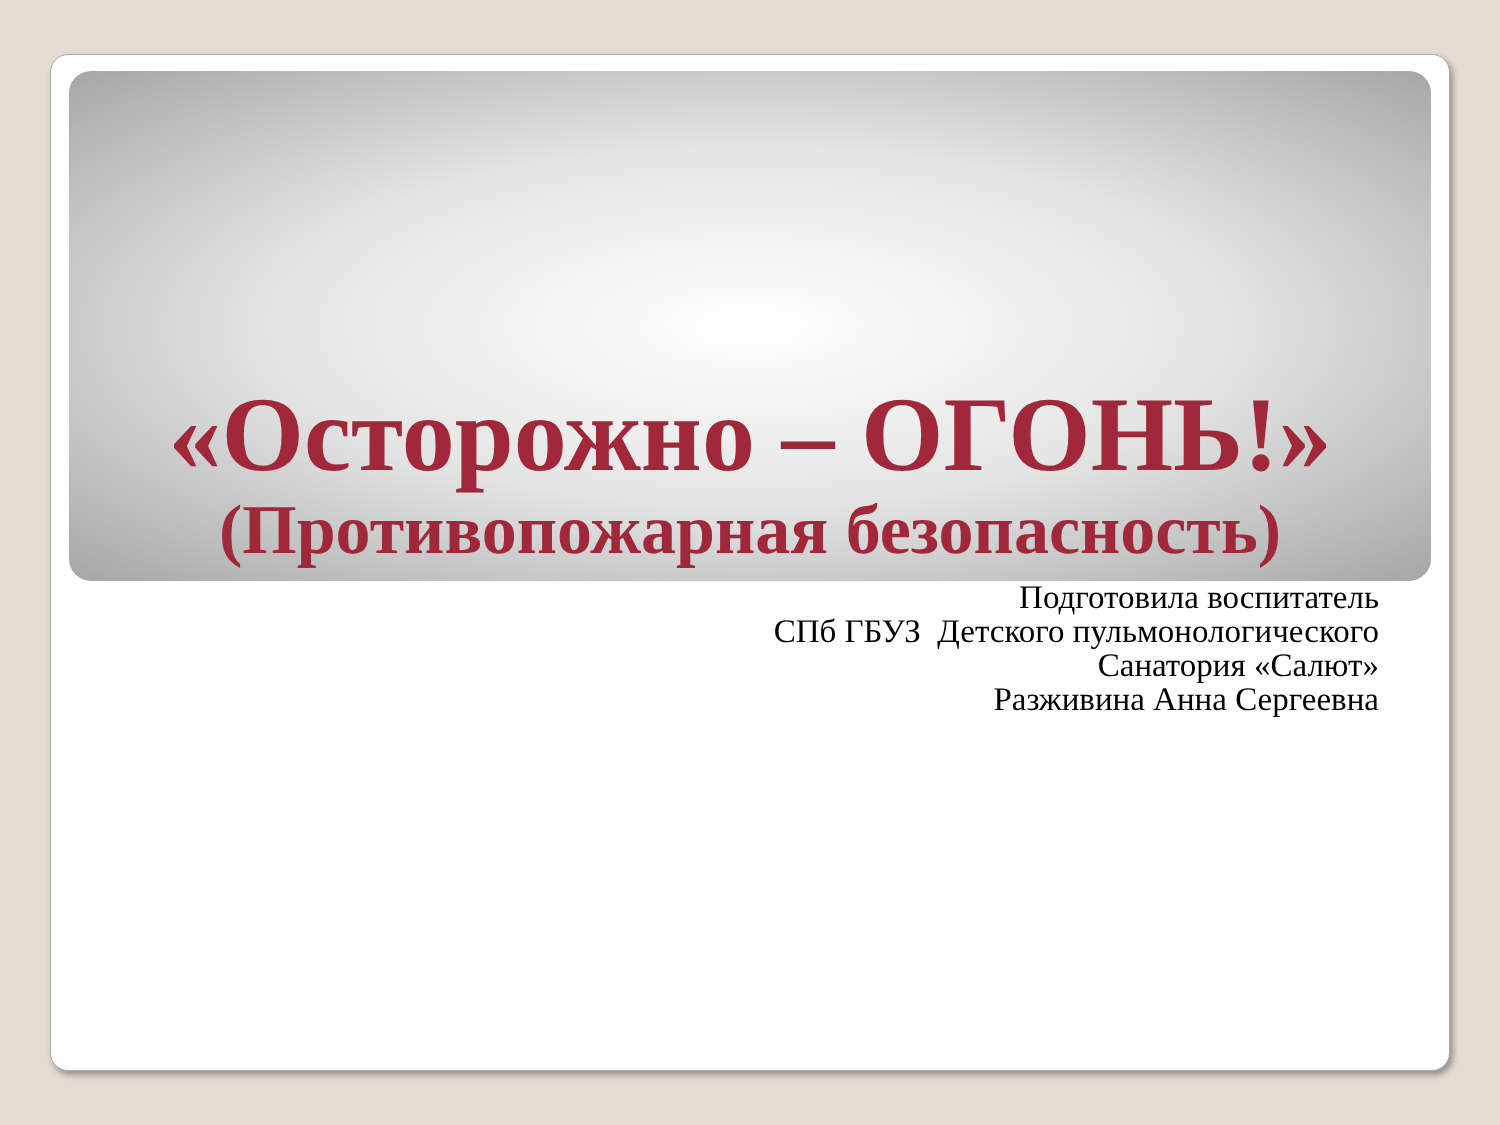«Осторожно – ОГОНЬ!»
(Противопожарная безопасность)
Подготовила воспитатель
СПб ГБУЗ Детского пульмонологического
Санатория «Салют»
Разживина Анна Сергеевна